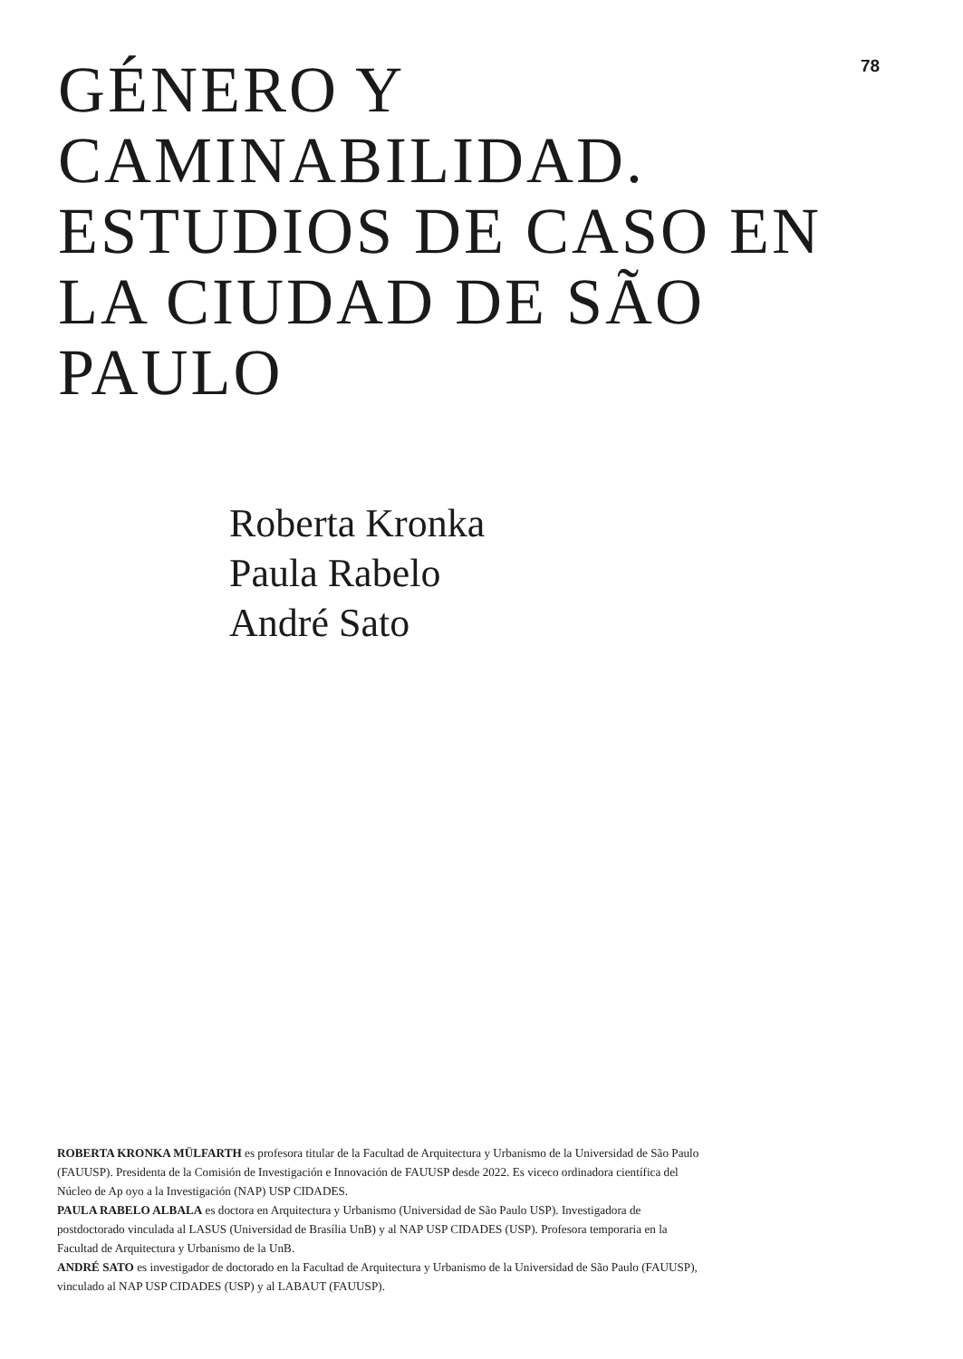78
GÉNERO Y CAMINABILIDAD. ESTUDIOS DE CASO EN LA CIUDAD DE SÃO PAULO
Roberta Kronka
Paula Rabelo
André Sato
ROBERTA KRONKA MÜLFARTH es profesora titular de la Facultad de Arquitectura y Urbanismo de la Universidad de São Paulo (FAUUSP). Presidenta de la Comisión de Investigación e Innovación de FAUUSP desde 2022. Es viceco ordinadora científica del Núcleo de Ap oyo a la Investigación (NAP) USP CIDADES.
PAULA RABELO ALBALA es doctora en Arquitectura y Urbanismo (Universidad de São Paulo USP). Investigadora de postdoctorado vinculada al LASUS (Universidad de Brasília UnB) y al NAP USP CIDADES (USP). Profesora temporaria en la Facultad de Arquitectura y Urbanismo de la UnB.
ANDRÉ SATO es investigador de doctorado en la Facultad de Arquitectura y Urbanismo de la Universidad de São Paulo (FAUUSP), vinculado al NAP USP CIDADES (USP) y al LABAUT (FAUUSP).